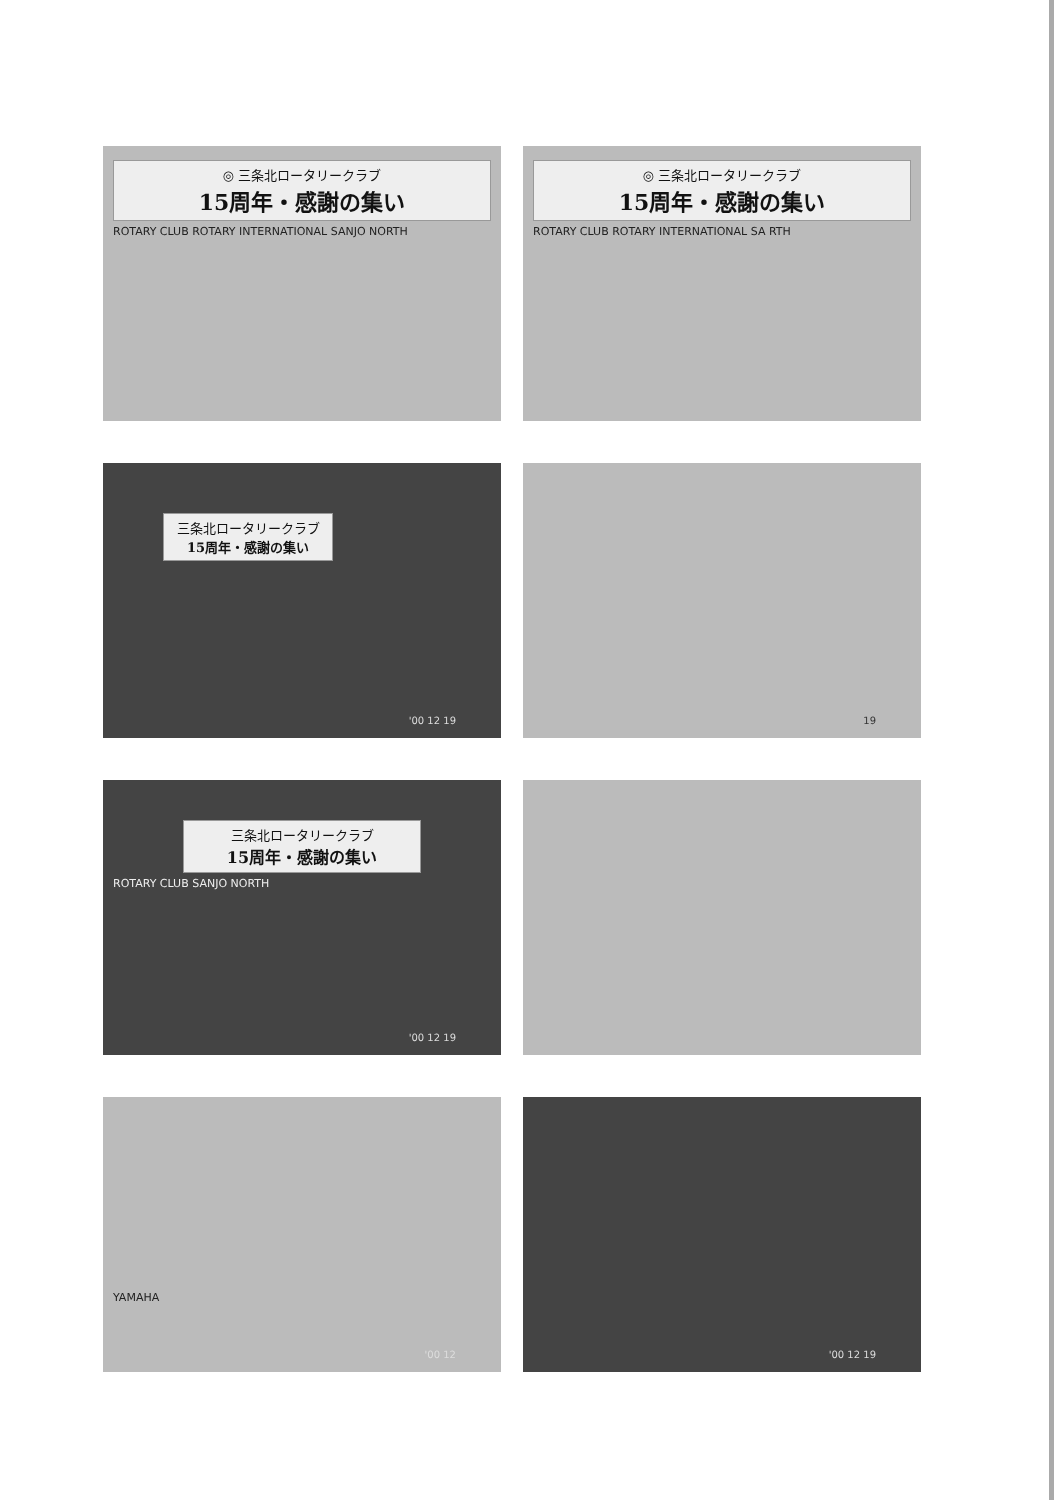◎ 三条北ロータリークラブ
15周年・感謝の集い
ROTARY CLUB ROTARY INTERNATIONAL SANJO NORTH
◎ 三条北ロータリークラブ
15周年・感謝の集い
ROTARY CLUB ROTARY INTERNATIONAL SA RTH
三条北ロータリークラブ
15周年・感謝の集い
'00 12 19
19
三条北ロータリークラブ
15周年・感謝の集い
ROTARY CLUB SANJO NORTH
'00 12 19
YAMAHA
'00 12
'00 12 19